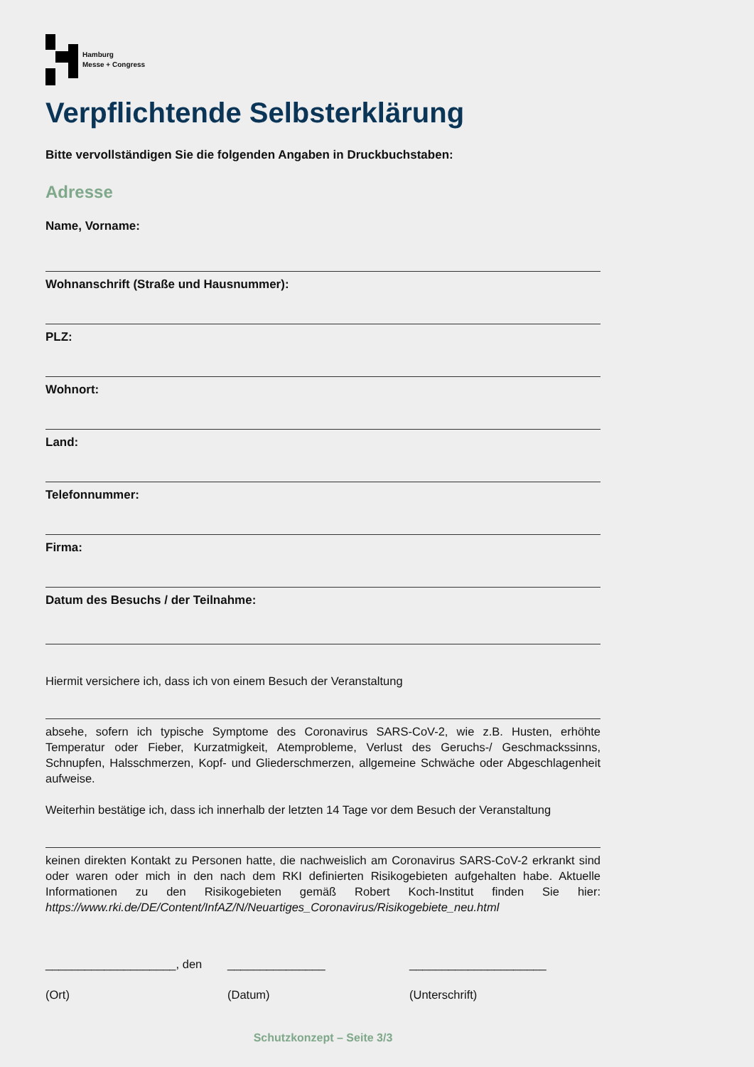Hamburg
Messe + Congress
Verpflichtende Selbsterklärung
Bitte vervollständigen Sie die folgenden Angaben in Druckbuchstaben:
Adresse
Name, Vorname:
Wohnanschrift (Straße und Hausnummer):
PLZ:
Wohnort:
Land:
Telefonnummer:
Firma:
Datum des Besuchs / der Teilnahme:
Hiermit versichere ich, dass ich von einem Besuch der Veranstaltung
absehe, sofern ich typische Symptome des Coronavirus SARS-CoV-2, wie z.B. Husten, erhöhte Temperatur oder Fieber, Kurzatmigkeit, Atemprobleme, Verlust des Geruchs-/ Geschmackssinns, Schnupfen, Halsschmerzen, Kopf- und Gliederschmerzen, allgemeine Schwäche oder Abgeschlagenheit aufweise.
Weiterhin bestätige ich, dass ich innerhalb der letzten 14 Tage vor dem Besuch der Veranstaltung
keinen direkten Kontakt zu Personen hatte, die nachweislich am Coronavirus SARS-CoV-2 erkrankt sind oder waren oder mich in den nach dem RKI definierten Risikogebieten aufgehalten habe. Aktuelle Informationen zu den Risikogebieten gemäß Robert Koch-Institut finden Sie hier: https://www.rki.de/DE/Content/InfAZ/N/Neuartiges_Coronavirus/Risikogebiete_neu.html
____________________, den _______________ _____________________
(Ort) (Datum) (Unterschrift)
Schutzkonzept – Seite 3/3